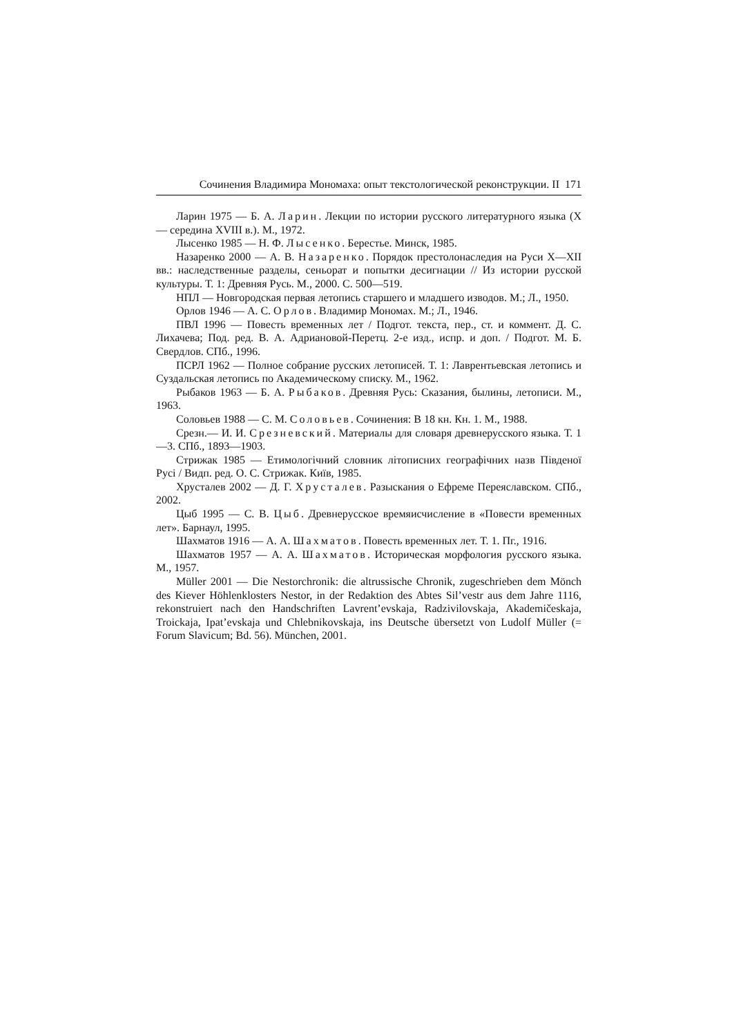Сочинения Владимира Мономаха: опыт текстологической реконструкции. II 171
Ларин 1975 — Б. А. Ларин. Лекции по истории русского литературного языка (X — середина XVIII в.). М., 1972.
Лысенко 1985 — Н. Ф. Лысенко. Берестье. Минск, 1985.
Назаренко 2000 — А. В. Назаренко. Порядок престолонаследия на Руси X—XII вв.: наследственные разделы, сеньорат и попытки десигнации // Из истории русской культуры. Т. 1: Древняя Русь. М., 2000. С. 500—519.
НПЛ — Новгородская первая летопись старшего и младшего изводов. М.; Л., 1950.
Орлов 1946 — А. С. Орлов. Владимир Мономах. М.; Л., 1946.
ПВЛ 1996 — Повесть временных лет / Подгот. текста, пер., ст. и коммент. Д. С. Лихачева; Под. ред. В. А. Адриановой-Перетц. 2-е изд., испр. и доп. / Подгот. М. Б. Свердлов. СПб., 1996.
ПСРЛ 1962 — Полное собрание русских летописей. Т. 1: Лаврентьевская летопись и Суздальская летопись по Академическому списку. М., 1962.
Рыбаков 1963 — Б. А. Рыбаков. Древняя Русь: Сказания, былины, летописи. М., 1963.
Соловьев 1988 — С. М. Соловьев. Сочинения: В 18 кн. Кн. 1. М., 1988.
Срезн.— И. И. Срезневский. Материалы для словаря древнерусского языка. Т. 1—3. СПб., 1893—1903.
Стрижак 1985 — Етимологічний словник літописних географічних назв Південої Русі / Видп. ред. О. С. Стрижак. Київ, 1985.
Хрусталев 2002 — Д. Г. Хрусталев. Разыскания о Ефреме Переяславском. СПб., 2002.
Цыб 1995 — С. В. Цыб. Древнерусское времяисчисление в «Повести временных лет». Барнаул, 1995.
Шахматов 1916 — А. А. Шахматов. Повесть временных лет. Т. 1. Пг., 1916.
Шахматов 1957 — А. А. Шахматов. Историческая морфология русского языка. М., 1957.
Müller 2001 — Die Nestorchronik: die altrussische Chronik, zugeschrieben dem Mönch des Kiever Höhlenklosters Nestor, in der Redaktion des Abtes Sil’vestr aus dem Jahre 1116, rekonstruiert nach den Handschriften Lavrent’evskaja, Radzivilovskaja, Akademičeskaja, Troickaja, Ipat’evskaja und Chlebnikovskaja, ins Deutsche übersetzt von Ludolf Müller (= Forum Slavicum; Bd. 56). München, 2001.